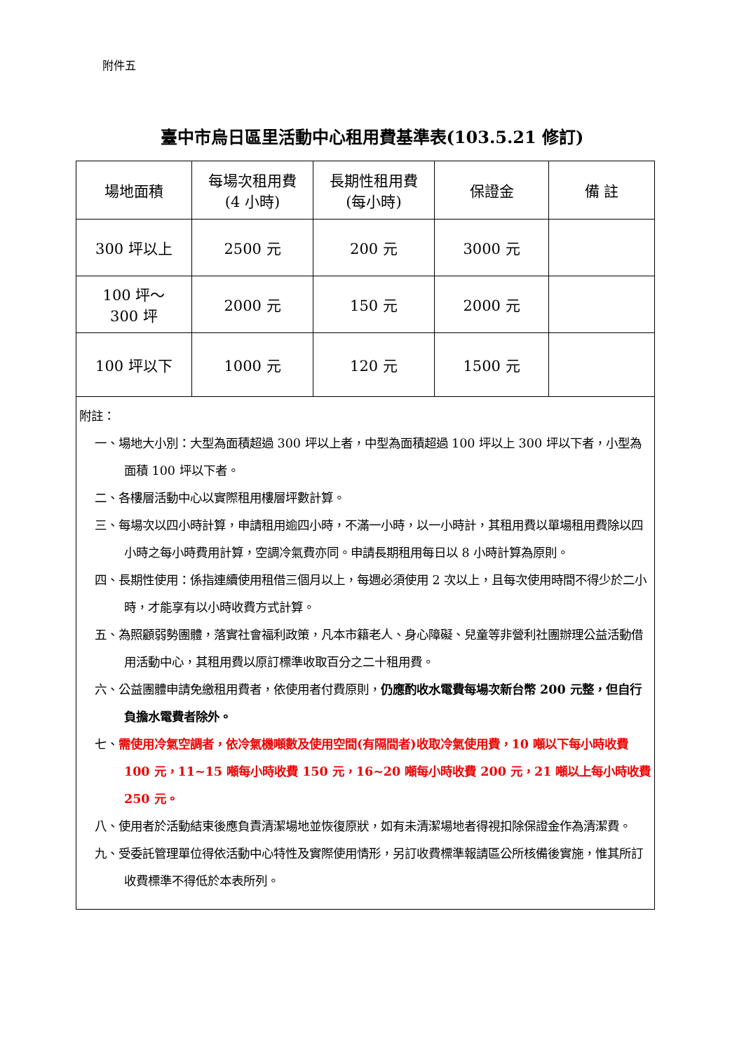附件五
臺中市烏日區里活動中心租用費基準表(103.5.21 修訂)
| 場地面積 | 每場次租用費 (4 小時) | 長期性租用費 (每小時) | 保證金 | 備 註 |
| --- | --- | --- | --- | --- |
| 300 坪以上 | 2500 元 | 200 元 | 3000 元 | |
| 100 坪～ 300 坪 | 2000 元 | 150 元 | 2000 元 | |
| 100 坪以下 | 1000 元 | 120 元 | 1500 元 | |
| 附註： 一、場地大小別：大型為面積超過 300 坪以上者，中型為面積超過 100 坪以上 300 坪以下者，小型為面積 100 坪以下者。 二、各樓層活動中心以實際租用樓層坪數計算。 三、每場次以四小時計算，申請租用逾四小時，不滿一小時，以一小時計，其租用費以單場租用費除以四小時之每小時費用計算，空調冷氣費亦同。申請長期租用每日以 8 小時計算為原則。 四、長期性使用：係指連續使用租借三個月以上，每週必須使用 2 次以上，且每次使用時間不得少於二小時，才能享有以小時收費方式計算。 五、為照顧弱勢團體，落實社會福利政策，凡本市籍老人、身心障礙、兒童等非營利社團辦理公益活動借用活動中心，其租用費以原訂標準收取百分之二十租用費。 六、公益團體申請免繳租用費者，依使用者付費原則， 仍應酌收水電費每場次新台幣 200 元整，但自行負擔水電費者除外。 七、 需使用冷氣空調者，依冷氣機噸數及使用空間(有隔間者)收取冷氣使用費，10 噸以下每小時收費 100 元，11~15 噸每小時收費 150 元，16~20 噸每小時收費 200 元，21 噸以上每小時收費 250 元。 八、使用者於活動結束後應負責清潔場地並恢復原狀，如有未清潔場地者得視扣除保證金作為清潔費。 九、受委託管理單位得依活動中心特性及實際使用情形，另訂收費標準報請區公所核備後實施，惟其所訂收費標準不得低於本表所列。 | | | | |